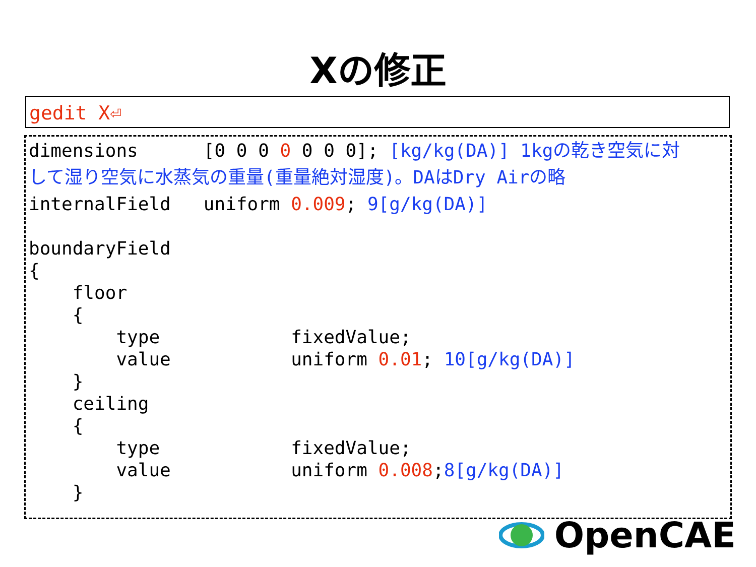Xの修正
gedit X⏎
dimensions [0 0 0 0 0 0 0]; [kg/kg(DA)] 1kgの乾き空気に対 して湿り空気に水蒸気の重量(重量絶対湿度)。DAはDry Airの略 internalField uniform 0.009; 9[g/kg(DA)] boundaryField { floor { type fixedValue; value uniform 0.01; 10[g/kg(DA)] } ceiling { type fixedValue; value uniform 0.008;8[g/kg(DA)] }
OpenCAE